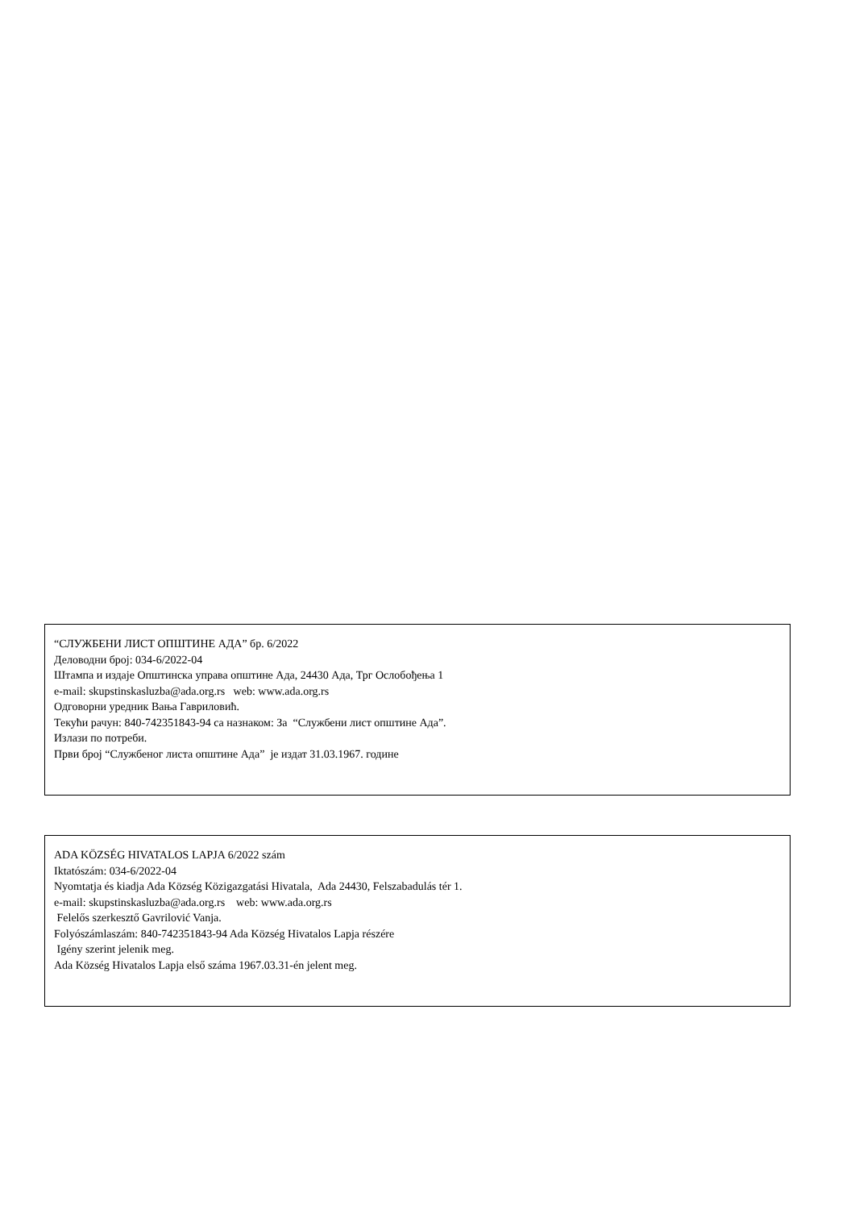“СЛУЖБЕНИ ЛИСТ ОПШТИНЕ АДА” бр. 6/2022
Деловодни број: 034-6/2022-04
Штампа и издаје Општинска управа општине Ада, 24430 Ада, Трг Ослобођења 1
e-mail: skupstinskasluzba@ada.org.rs web: www.ada.org.rs
Одговорни уредник Вања Гавриловић.
Текући рачун: 840-742351843-94 са назнаком: За “Службени лист општине Ада”.
Излази по потреби.
Први број “Службеног листа општине Ада” је издат 31.03.1967. године
ADA KÖZSÉG HIVATALOS LAPJA 6/2022 szám
Iktatószám: 034-6/2022-04
Nyomtatja és kiadja Ada Község Közigazgatási Hivatala, Ada 24430, Felszabadulás tér 1.
e-mail: skupstinskasluzba@ada.org.rs web: www.ada.org.rs
Felelős szerkesztő Gavrilović Vanja.
Folyószámlaszám: 840-742351843-94 Ada Község Hivatalos Lapja részére
Igény szerint jelenik meg.
Ada Község Hivatalos Lapja első száma 1967.03.31-én jelent meg.